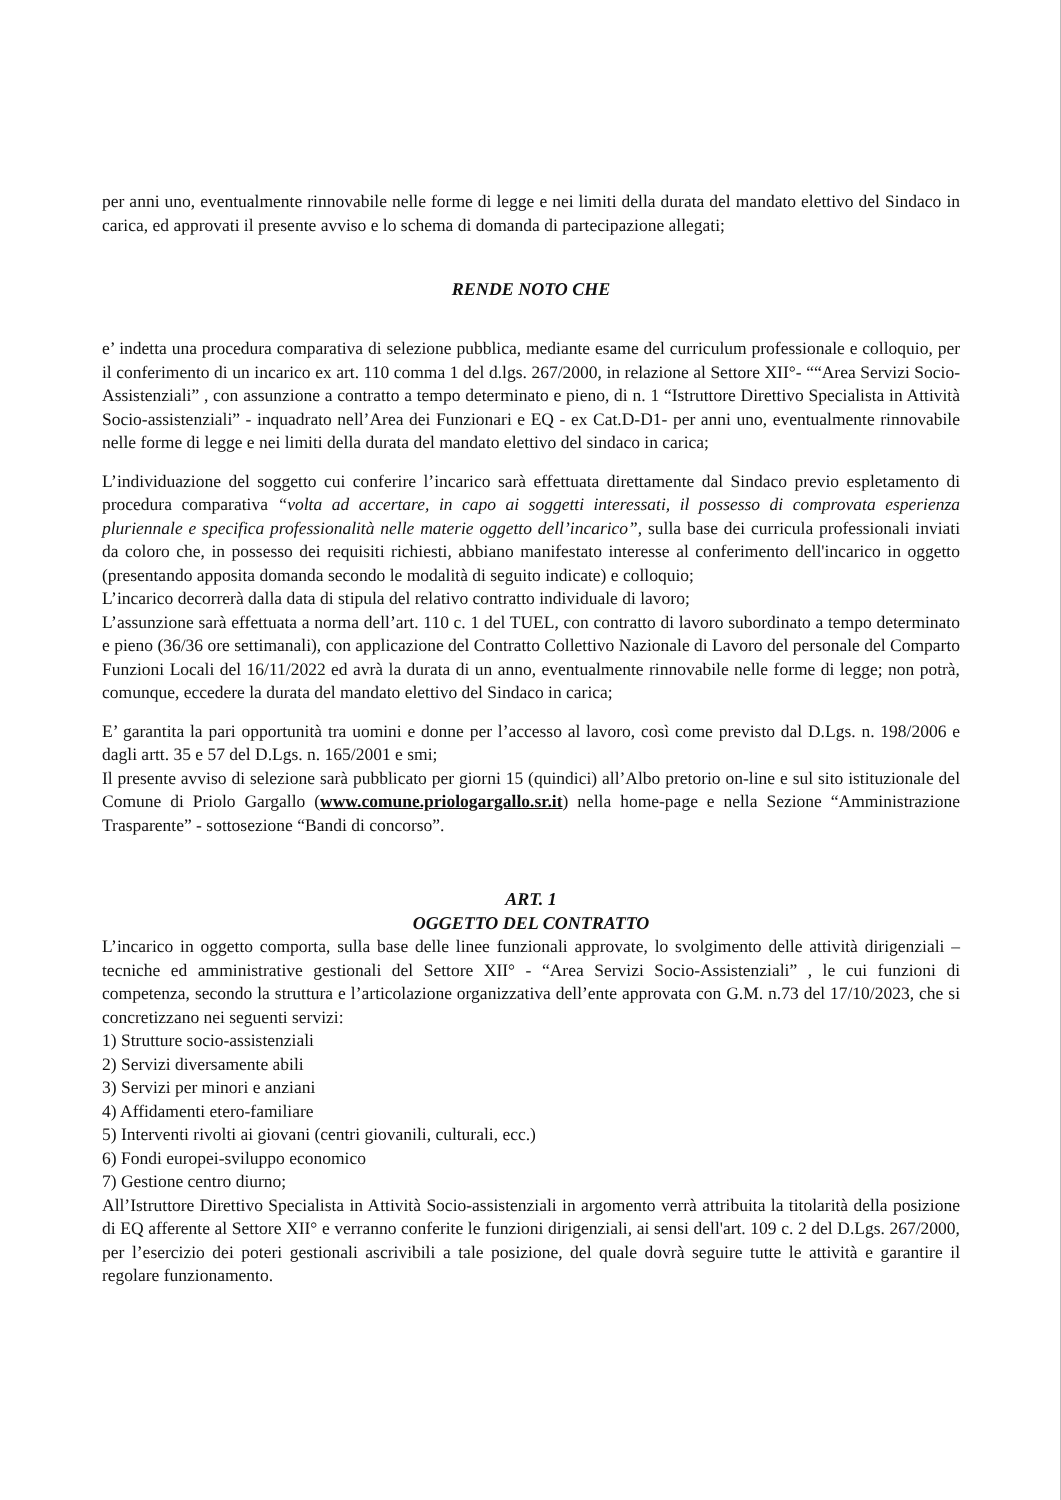per anni uno, eventualmente rinnovabile nelle forme di legge e nei limiti della durata del mandato elettivo del Sindaco in carica, ed approvati il presente avviso e lo schema di domanda di partecipazione allegati;
RENDE NOTO CHE
e’ indetta una procedura comparativa di selezione pubblica, mediante esame del curriculum professionale e colloquio, per il conferimento di un incarico ex art. 110 comma 1 del d.lgs. 267/2000, in relazione al Settore XII°- ““Area Servizi Socio-Assistenziali” , con assunzione a contratto a tempo determinato e pieno, di n. 1 “Istruttore Direttivo Specialista in Attività Socio-assistenziali” - inquadrato nell’Area dei Funzionari e EQ - ex Cat.D-D1- per anni uno, eventualmente rinnovabile nelle forme di legge e nei limiti della durata del mandato elettivo del sindaco in carica;
L’individuazione del soggetto cui conferire l’incarico sarà effettuata direttamente dal Sindaco previo espletamento di procedura comparativa “volta ad accertare, in capo ai soggetti interessati, il possesso di comprovata esperienza pluriennale e specifica professionalità nelle materie oggetto dell’incarico”, sulla base dei curricula professionali inviati da coloro che, in possesso dei requisiti richiesti, abbiano manifestato interesse al conferimento dell'incarico in oggetto (presentando apposita domanda secondo le modalità di seguito indicate) e colloquio;
L’incarico decorrerà dalla data di stipula del relativo contratto individuale di lavoro;
L’assunzione sarà effettuata a norma dell’art. 110 c. 1 del TUEL, con contratto di lavoro subordinato a tempo determinato e pieno (36/36 ore settimanali), con applicazione del Contratto Collettivo Nazionale di Lavoro del personale del Comparto Funzioni Locali del 16/11/2022 ed avrà la durata di un anno, eventualmente rinnovabile nelle forme di legge; non potrà, comunque, eccedere la durata del mandato elettivo del Sindaco in carica;
E’ garantita la pari opportunità tra uomini e donne per l’accesso al lavoro, così come previsto dal D.Lgs. n. 198/2006 e dagli artt. 35 e 57 del D.Lgs. n. 165/2001 e smi;
Il presente avviso di selezione sarà pubblicato per giorni 15 (quindici) all’Albo pretorio on-line e sul sito istituzionale del Comune di Priolo Gargallo (www.comune.priologargallo.sr.it) nella home-page e nella Sezione “Amministrazione Trasparente” - sottosezione “Bandi di concorso”.
ART. 1
OGGETTO DEL CONTRATTO
L’incarico in oggetto comporta, sulla base delle linee funzionali approvate, lo svolgimento delle attività dirigenziali – tecniche ed amministrative gestionali del Settore XII° - “Area Servizi Socio-Assistenziali” , le cui funzioni di competenza, secondo la struttura e l’articolazione organizzativa dell’ente approvata con G.M. n.73 del 17/10/2023, che si concretizzano nei seguenti servizi:
1) Strutture socio-assistenziali
2) Servizi diversamente abili
3) Servizi per minori e anziani
4) Affidamenti etero-familiare
5) Interventi rivolti ai giovani (centri giovanili, culturali, ecc.)
6) Fondi europei-sviluppo economico
7) Gestione centro diurno;
All’Istruttore Direttivo Specialista in Attività Socio-assistenziali in argomento verrà attribuita la titolarità della posizione di EQ afferente al Settore XII° e verranno conferite le funzioni dirigenziali, ai sensi dell'art. 109 c. 2 del D.Lgs. 267/2000, per l’esercizio dei poteri gestionali ascrivibili a tale posizione, del quale dovrà seguire tutte le attività e garantire il regolare funzionamento.